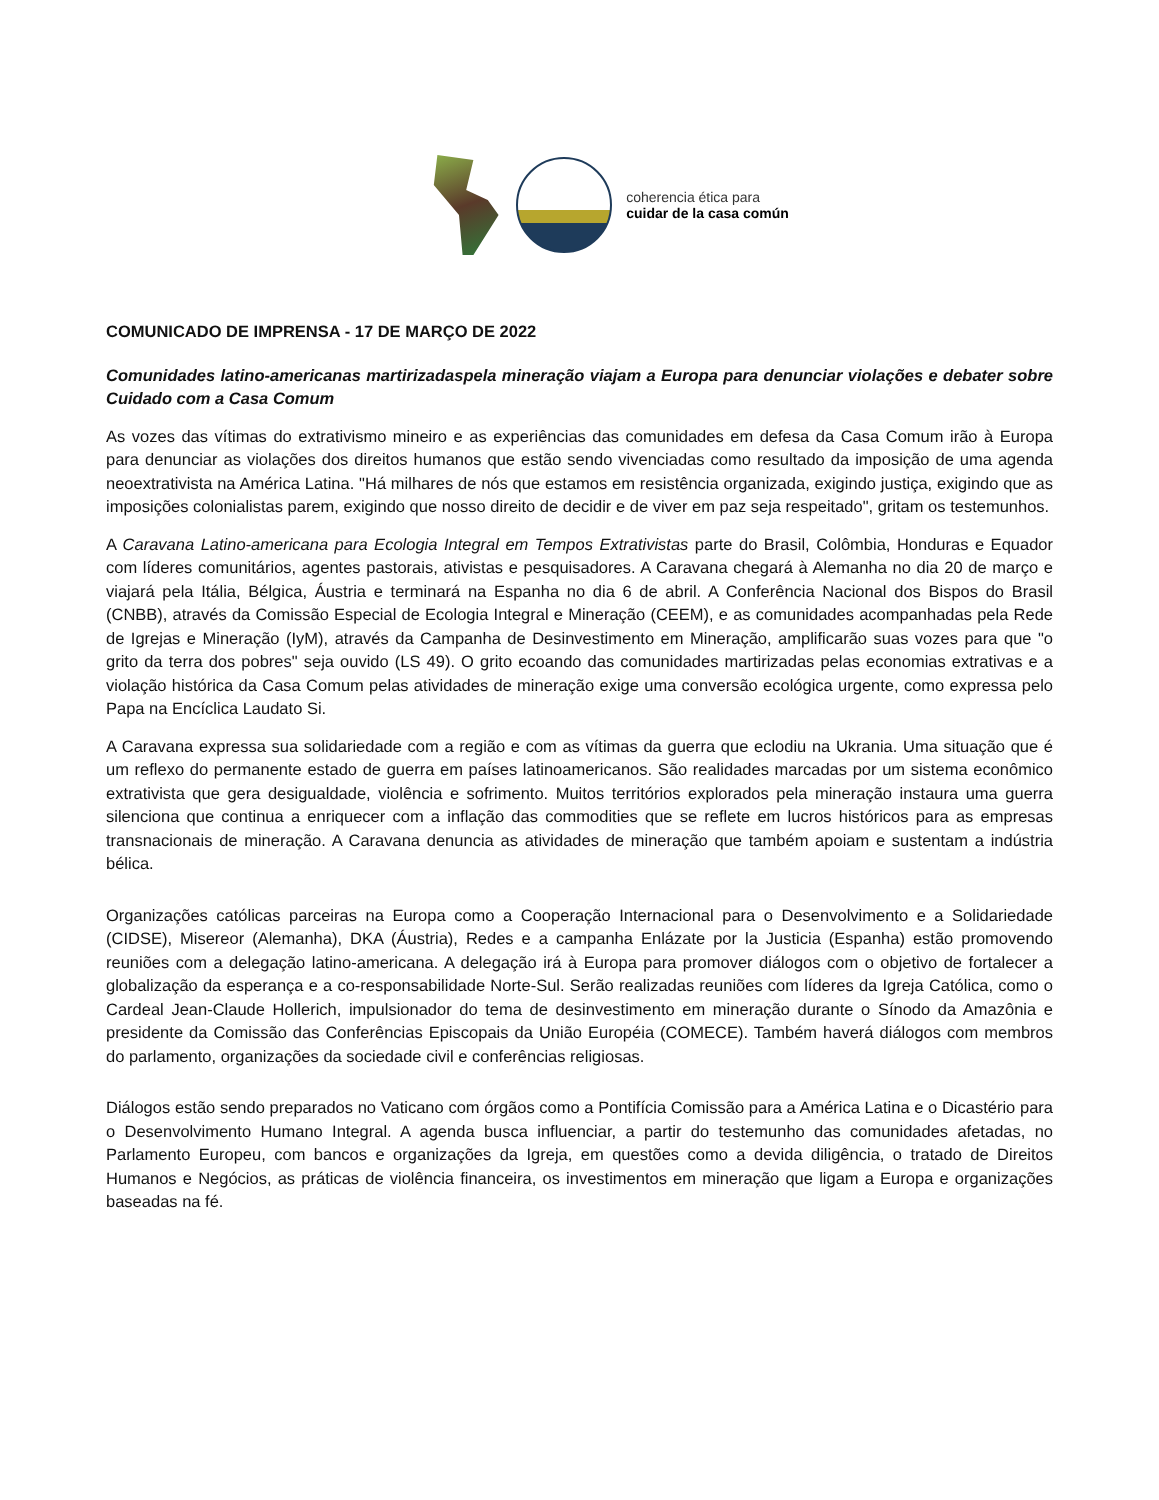coherencia ética para
cuidar de la casa común
COMUNICADO DE IMPRENSA - 17 DE MARÇO DE 2022
Comunidades latino-americanas martirizadaspela mineração viajam a Europa para denunciar violações e debater sobre Cuidado com a Casa Comum
As vozes das vítimas do extrativismo mineiro e as experiências das comunidades em defesa da Casa Comum irão à Europa para denunciar as violações dos direitos humanos que estão sendo vivenciadas como resultado da imposição de uma agenda neoextrativista na América Latina. "Há milhares de nós que estamos em resistência organizada, exigindo justiça, exigindo que as imposições colonialistas parem, exigindo que nosso direito de decidir e de viver em paz seja respeitado", gritam os testemunhos.
A Caravana Latino-americana para Ecologia Integral em Tempos Extrativistas parte do Brasil, Colômbia, Honduras e Equador com líderes comunitários, agentes pastorais, ativistas e pesquisadores. A Caravana chegará à Alemanha no dia 20 de março e viajará pela Itália, Bélgica, Áustria e terminará na Espanha no dia 6 de abril. A Conferência Nacional dos Bispos do Brasil (CNBB), através da Comissão Especial de Ecologia Integral e Mineração (CEEM), e as comunidades acompanhadas pela Rede de Igrejas e Mineração (IyM), através da Campanha de Desinvestimento em Mineração, amplificarão suas vozes para que "o grito da terra dos pobres" seja ouvido (LS 49). O grito ecoando das comunidades martirizadas pelas economias extrativas e a violação histórica da Casa Comum pelas atividades de mineração exige uma conversão ecológica urgente, como expressa pelo Papa na Encíclica Laudato Si.
A Caravana expressa sua solidariedade com a região e com as vítimas da guerra que eclodiu na Ukrania. Uma situação que é um reflexo do permanente estado de guerra em países latinoamericanos. São realidades marcadas por um sistema econômico extrativista que gera desigualdade, violência e sofrimento. Muitos territórios explorados pela mineração instaura uma guerra silenciona que continua a enriquecer com a inflação das commodities que se reflete em lucros históricos para as empresas transnacionais de mineração. A Caravana denuncia as atividades de mineração que também apoiam e sustentam a indústria bélica.
Organizações católicas parceiras na Europa como a Cooperação Internacional para o Desenvolvimento e a Solidariedade (CIDSE), Misereor (Alemanha), DKA (Áustria), Redes e a campanha Enlázate por la Justicia (Espanha) estão promovendo reuniões com a delegação latino-americana. A delegação irá à Europa para promover diálogos com o objetivo de fortalecer a globalização da esperança e a co-responsabilidade Norte-Sul. Serão realizadas reuniões com líderes da Igreja Católica, como o Cardeal Jean-Claude Hollerich, impulsionador do tema de desinvestimento em mineração durante o Sínodo da Amazônia e presidente da Comissão das Conferências Episcopais da União Européia (COMECE). Também haverá diálogos com membros do parlamento, organizações da sociedade civil e conferências religiosas.
Diálogos estão sendo preparados no Vaticano com órgãos como a Pontifícia Comissão para a América Latina e o Dicastério para o Desenvolvimento Humano Integral. A agenda busca influenciar, a partir do testemunho das comunidades afetadas, no Parlamento Europeu, com bancos e organizações da Igreja, em questões como a devida diligência, o tratado de Direitos Humanos e Negócios, as práticas de violência financeira, os investimentos em mineração que ligam a Europa e organizações baseadas na fé.